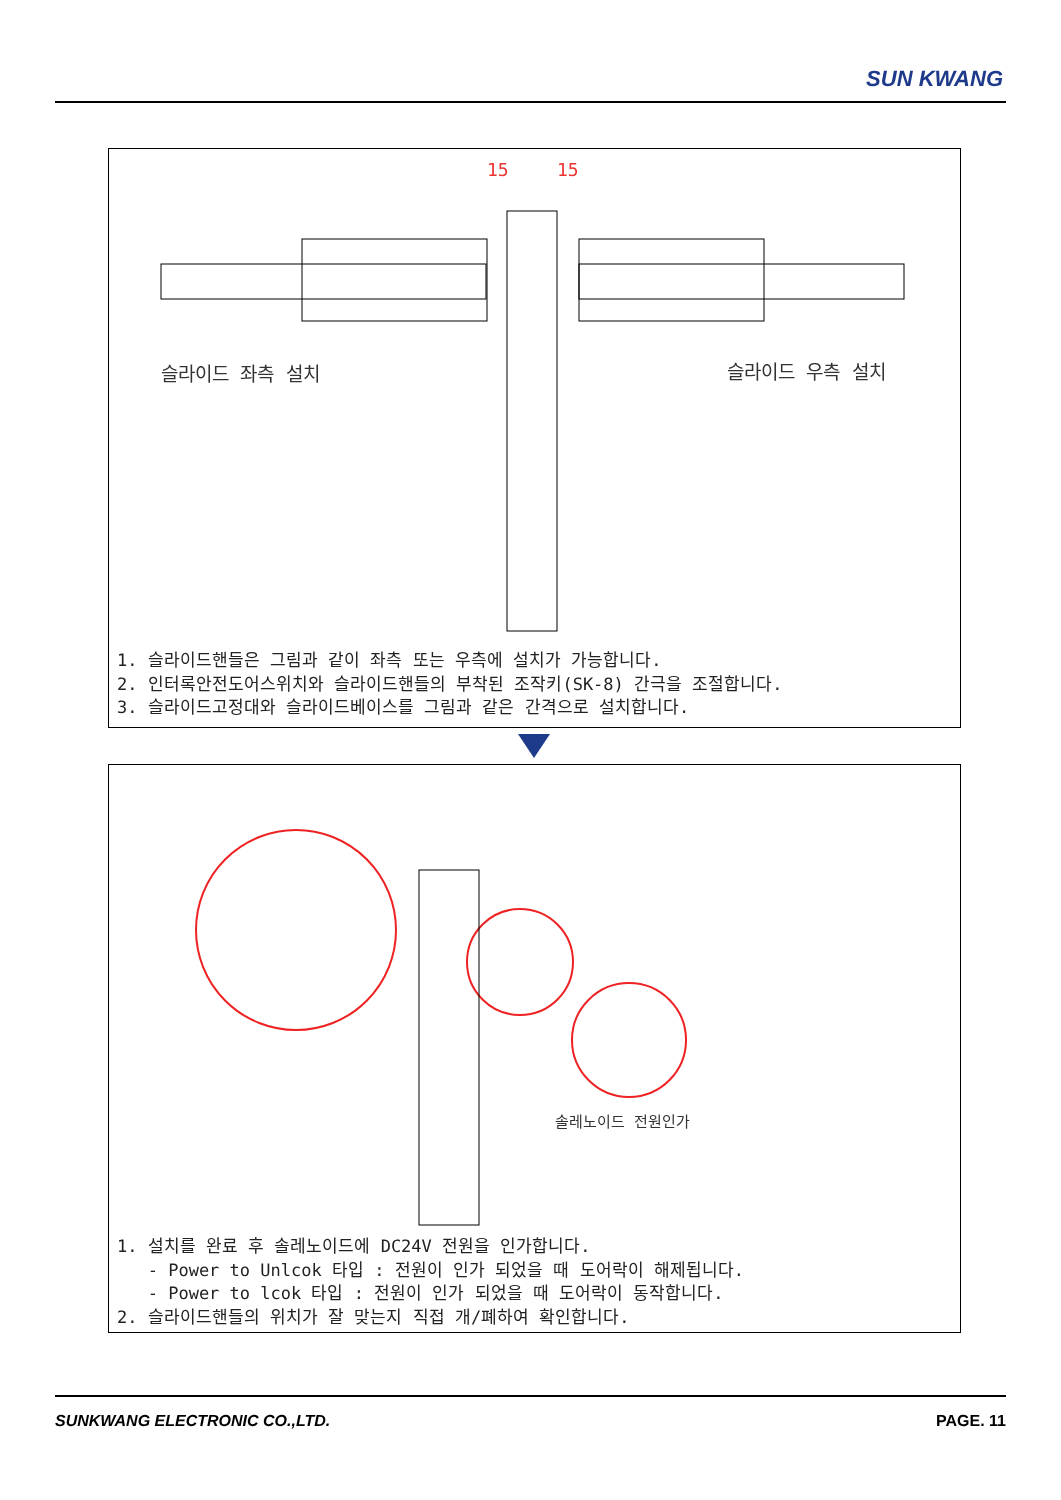SUN KWANG
슬라이드 좌측 설치 슬라이드 우측 설치
15 15
1. 슬라이드핸들은 그림과 같이 좌측 또는 우측에 설치가 가능합니다.
2. 인터록안전도어스위치와 슬라이드핸들의 부착된 조작키(SK-8) 간극을 조절합니다.
3. 슬라이드고정대와 슬라이드베이스를 그림과 같은 간격으로 설치합니다.
솔레노이드 전원인가
1. 설치를 완료 후 솔레노이드에 DC24V 전원을 인가합니다.
- Power to Unlcok 타입 : 전원이 인가 되었을 때 도어락이 해제됩니다.
- Power to lcok 타입 : 전원이 인가 되었을 때 도어락이 동작합니다.
2. 슬라이드핸들의 위치가 잘 맞는지 직접 개/폐하여 확인합니다.
SUNKWANG ELECTRONIC CO.,LTD. PAGE. 11